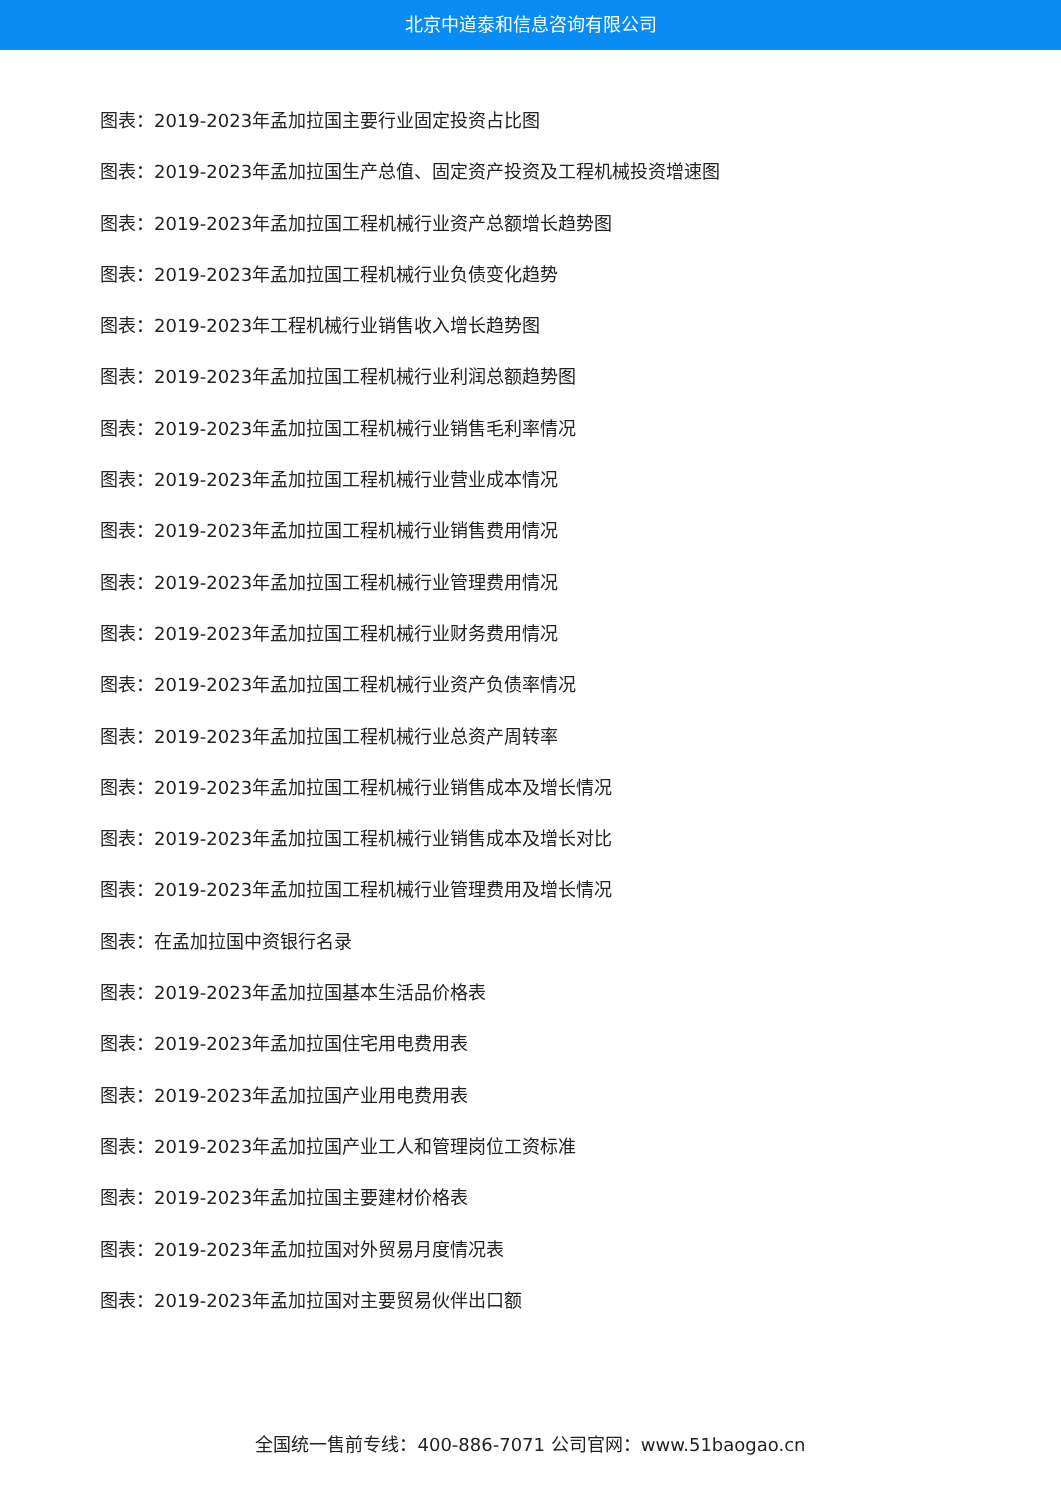北京中道泰和信息咨询有限公司
图表：2019-2023年孟加拉国主要行业固定投资占比图
图表：2019-2023年孟加拉国生产总值、固定资产投资及工程机械投资增速图
图表：2019-2023年孟加拉国工程机械行业资产总额增长趋势图
图表：2019-2023年孟加拉国工程机械行业负债变化趋势
图表：2019-2023年工程机械行业销售收入增长趋势图
图表：2019-2023年孟加拉国工程机械行业利润总额趋势图
图表：2019-2023年孟加拉国工程机械行业销售毛利率情况
图表：2019-2023年孟加拉国工程机械行业营业成本情况
图表：2019-2023年孟加拉国工程机械行业销售费用情况
图表：2019-2023年孟加拉国工程机械行业管理费用情况
图表：2019-2023年孟加拉国工程机械行业财务费用情况
图表：2019-2023年孟加拉国工程机械行业资产负债率情况
图表：2019-2023年孟加拉国工程机械行业总资产周转率
图表：2019-2023年孟加拉国工程机械行业销售成本及增长情况
图表：2019-2023年孟加拉国工程机械行业销售成本及增长对比
图表：2019-2023年孟加拉国工程机械行业管理费用及增长情况
图表：在孟加拉国中资银行名录
图表：2019-2023年孟加拉国基本生活品价格表
图表：2019-2023年孟加拉国住宅用电费用表
图表：2019-2023年孟加拉国产业用电费用表
图表：2019-2023年孟加拉国产业工人和管理岗位工资标准
图表：2019-2023年孟加拉国主要建材价格表
图表：2019-2023年孟加拉国对外贸易月度情况表
图表：2019-2023年孟加拉国对主要贸易伙伴出口额
全国统一售前专线：400-886-7071 公司官网：www.51baogao.cn